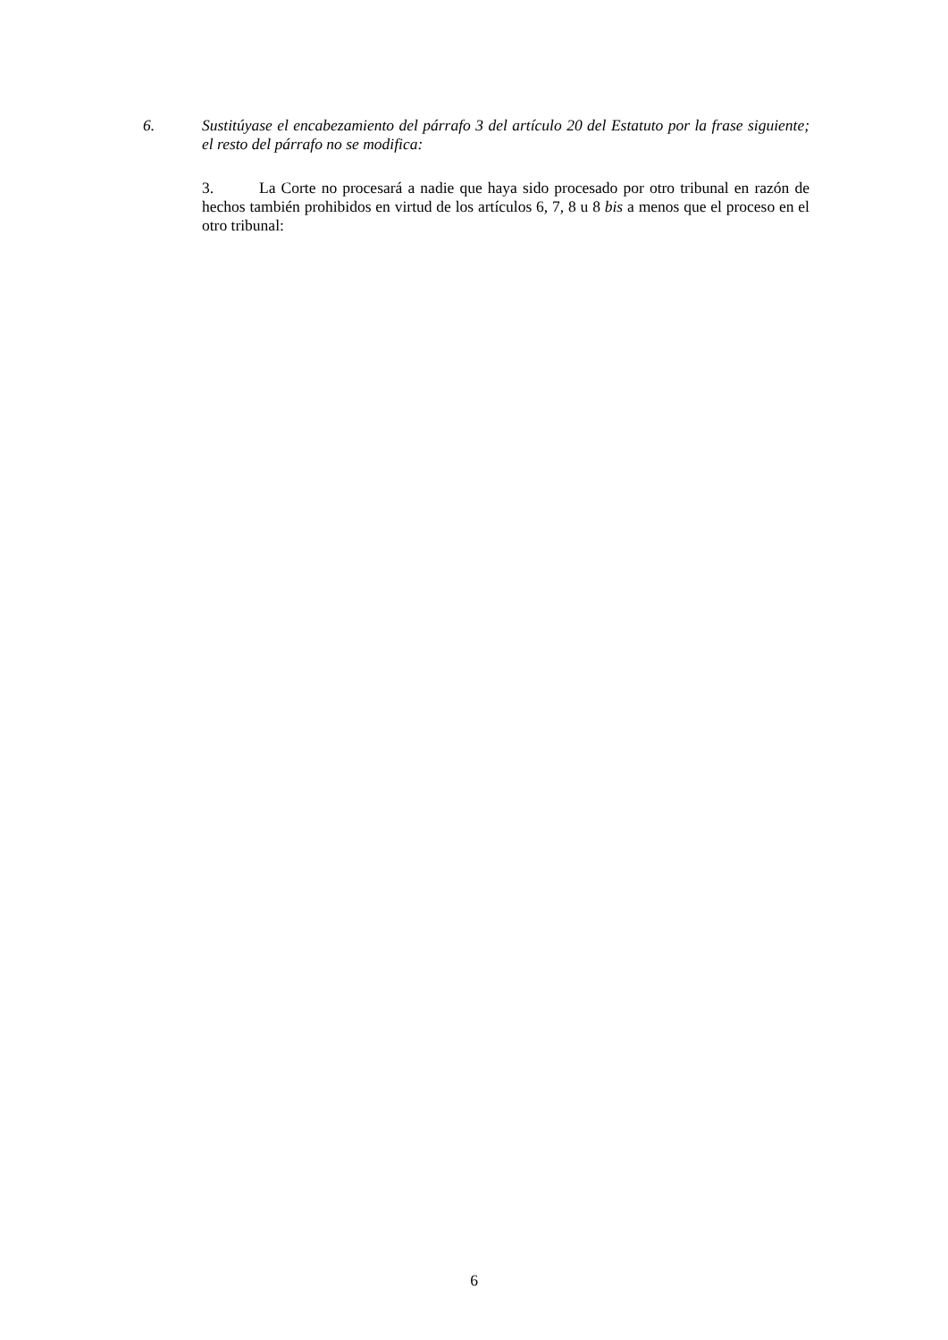6. Sustitúyase el encabezamiento del párrafo 3 del artículo 20 del Estatuto por la frase siguiente; el resto del párrafo no se modifica:
3. La Corte no procesará a nadie que haya sido procesado por otro tribunal en razón de hechos también prohibidos en virtud de los artículos 6, 7, 8 u 8 bis a menos que el proceso en el otro tribunal:
6